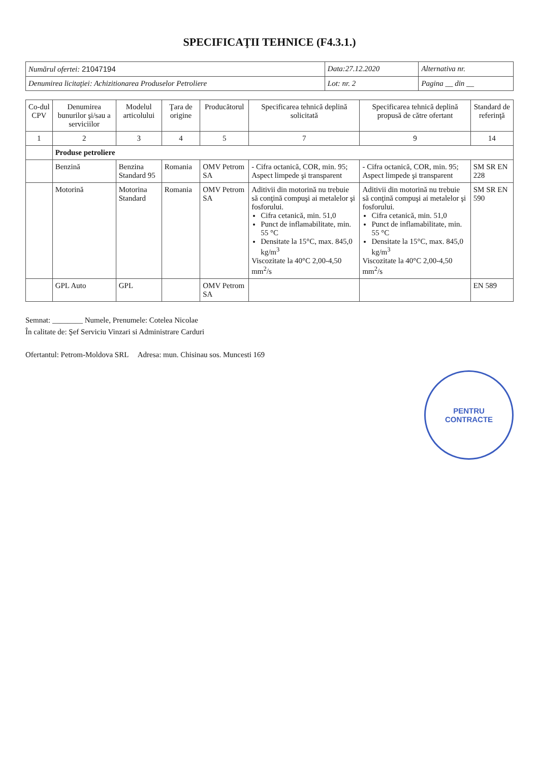SPECIFICAŢII TEHNICE (F4.3.1.)
| Numărul ofertei: 21047194 | Data:27.12.2020 | Alternativa nr. |
| Denumirea licitaţiei: Achizitionarea Produselor Petroliere | Lot: nr. 2 | Pagina __ din __ |
| Co-dul CPV | Denumirea bunurilor şi/sau a serviciilor | Modelul articolului | Ţara de origine | Producătorul | Specificarea tehnică deplină solicitată | Specificarea tehnică deplină propusă de către ofertant | Standard de referinţă |
| --- | --- | --- | --- | --- | --- | --- | --- |
| 1 | 2 | 3 | 4 | 5 | 7 | 9 | 14 |
| | Produse petroliere | | | | | | |
| | Benzină | Benzina Standard 95 | Romania | OMV Petrom SA | - Cifra octanică, COR, min. 95; Aspect limpede şi transparent | - Cifra octanică, COR, min. 95; Aspect limpede şi transparent | SM SR EN 228 |
| | Motorină | Motorina Standard | Romania | OMV Petrom SA | Aditivii din motorină nu trebuie să conţină compuşi ai metalelor şi fosforului. Cifra cetanică, min. 51,0 Punct de inflamabilitate, min. 55 °C Densitate la 15°C, max. 845,0 kg/m<sup>3</sup> Viscozitate la 40°C 2,00-4,50 mm<sup>2</sup>/s | Aditivii din motorină nu trebuie să conţină compuşi ai metalelor şi fosforului. Cifra cetanică, min. 51,0 Punct de inflamabilitate, min. 55 °C Densitate la 15°C, max. 845,0 kg/m<sup>3</sup> Viscozitate la 40°C 2,00-4,50 mm<sup>2</sup>/s | SM SR EN 590 |
| | GPL Auto | GPL | | OMV Petrom SA | | | EN 589 |
Semnat: ________ Numele, Prenumele: Cotelea Nicolae
În calitate de: Şef Serviciu Vinzari si Administrare Carduri
Ofertantul: Petrom-Moldova SRL Adresa: mun. Chisinau sos. Muncesti 169
PENTRU
CONTRACTE